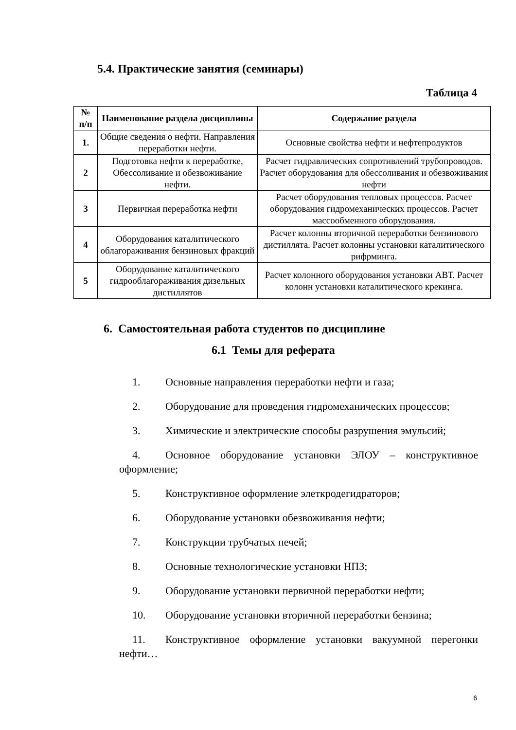5.4. Практические занятия (семинары)
Таблица 4
| № п/п | Наименование раздела дисциплины | Содержание раздела |
| --- | --- | --- |
| 1. | Общие сведения о нефти. Направления переработки нефти. | Основные свойства нефти и нефтепродуктов |
| 2 | Подготовка нефти к переработке, Обессоливание и обезвоживание нефти. | Расчет гидравлических сопротивлений трубопроводов. Расчет оборудования для обессоливания и обезвоживания нефти |
| 3 | Первичная переработка нефти | Расчет оборудования тепловых процессов. Расчет оборудования гидромеханических процессов. Расчет массообменного оборудования. |
| 4 | Оборудования каталитического облагораживания бензиновых фракций | Расчет колонны вторичной переработки бензинового дистиллята. Расчет колонны установки каталитического рифрминга. |
| 5 | Оборудование каталитического гидрооблагораживания дизельных дистиллятов | Расчет колонного оборудования установки АВТ. Расчет колонн установки каталитического крекинга. |
6. Самостоятельная работа студентов по дисциплине
6.1 Темы для реферата
1. Основные направления переработки нефти и газа;
2. Оборудование для проведения гидромеханических процессов;
3. Химические и электрические способы разрушения эмульсий;
4. Основное оборудование установки ЭЛОУ – конструктивное оформление;
5. Конструктивное оформление элеткродегидраторов;
6. Оборудование установки обезвоживания нефти;
7. Конструкции трубчатых печей;
8. Основные технологические установки НПЗ;
9. Оборудование установки первичной переработки нефти;
10. Оборудование установки вторичной переработки бензина;
11. Конструктивное оформление установки вакуумной перегонки нефти…
6